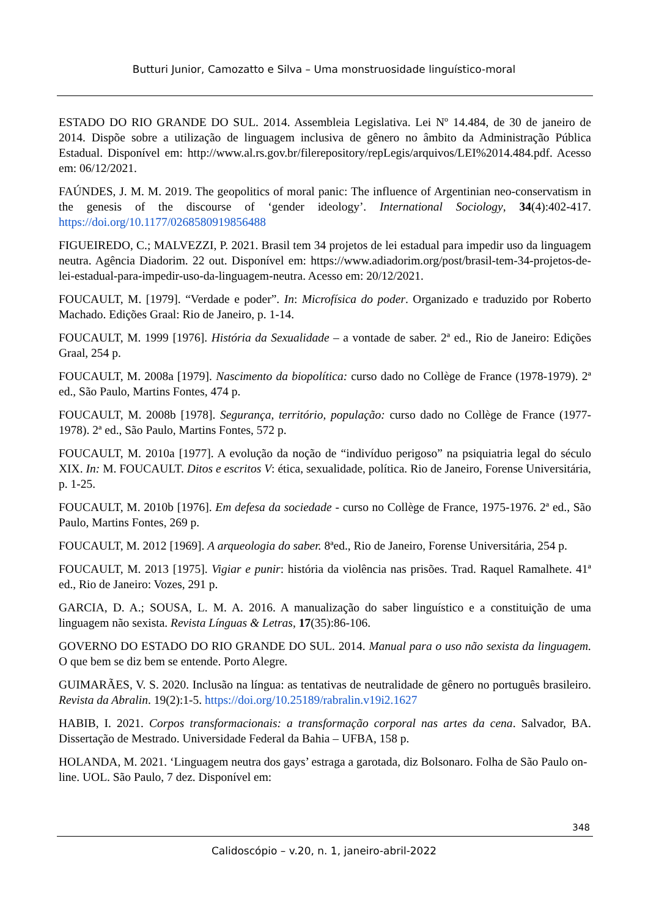Butturi Junior, Camozatto e Silva – Uma monstruosidade linguístico-moral
ESTADO DO RIO GRANDE DO SUL. 2014. Assembleia Legislativa. Lei Nº 14.484, de 30 de janeiro de 2014. Dispõe sobre a utilização de linguagem inclusiva de gênero no âmbito da Administração Pública Estadual. Disponível em: http://www.al.rs.gov.br/filerepository/repLegis/arquivos/LEI%2014.484.pdf. Acesso em: 06/12/2021.
FAÚNDES, J. M. M. 2019. The geopolitics of moral panic: The influence of Argentinian neo-conservatism in the genesis of the discourse of ‘gender ideology’. International Sociology, 34(4):402-417. https://doi.org/10.1177/0268580919856488
FIGUEIREDO, C.; MALVEZZI, P. 2021. Brasil tem 34 projetos de lei estadual para impedir uso da linguagem neutra. Agência Diadorim. 22 out. Disponível em: https://www.adiadorim.org/post/brasil-tem-34-projetos-de-lei-estadual-para-impedir-uso-da-linguagem-neutra. Acesso em: 20/12/2021.
FOUCAULT, M. [1979]. “Verdade e poder”. In: Microfísica do poder. Organizado e traduzido por Roberto Machado. Edições Graal: Rio de Janeiro, p. 1-14.
FOUCAULT, M. 1999 [1976]. História da Sexualidade – a vontade de saber. 2ª ed., Rio de Janeiro: Edições Graal, 254 p.
FOUCAULT, M. 2008a [1979]. Nascimento da biopolítica: curso dado no Collège de France (1978-1979). 2ª ed., São Paulo, Martins Fontes, 474 p.
FOUCAULT, M. 2008b [1978]. Segurança, território, população: curso dado no Collège de France (1977-1978). 2ª ed., São Paulo, Martins Fontes, 572 p.
FOUCAULT, M. 2010a [1977]. A evolução da noção de “indivíduo perigoso” na psiquiatria legal do século XIX. In: M. FOUCAULT. Ditos e escritos V: ética, sexualidade, política. Rio de Janeiro, Forense Universitária, p. 1-25.
FOUCAULT, M. 2010b [1976]. Em defesa da sociedade - curso no Collège de France, 1975-1976. 2ª ed., São Paulo, Martins Fontes, 269 p.
FOUCAULT, M. 2012 [1969]. A arqueologia do saber. 8ªed., Rio de Janeiro, Forense Universitária, 254 p.
FOUCAULT, M. 2013 [1975]. Vigiar e punir: história da violência nas prisões. Trad. Raquel Ramalhete. 41ª ed., Rio de Janeiro: Vozes, 291 p.
GARCIA, D. A.; SOUSA, L. M. A. 2016. A manualização do saber linguístico e a constituição de uma linguagem não sexista. Revista Línguas & Letras, 17(35):86-106.
GOVERNO DO ESTADO DO RIO GRANDE DO SUL. 2014. Manual para o uso não sexista da linguagem. O que bem se diz bem se entende. Porto Alegre.
GUIMARÃES, V. S. 2020. Inclusão na língua: as tentativas de neutralidade de gênero no português brasileiro. Revista da Abralin. 19(2):1-5. https://doi.org/10.25189/rabralin.v19i2.1627
HABIB, I. 2021. Corpos transformacionais: a transformação corporal nas artes da cena. Salvador, BA. Dissertação de Mestrado. Universidade Federal da Bahia – UFBA, 158 p.
HOLANDA, M. 2021. ‘Linguagem neutra dos gays’ estraga a garotada, diz Bolsonaro. Folha de São Paulo on-line. UOL. São Paulo, 7 dez. Disponível em:
348
Calidoscópio – v.20, n. 1, janeiro-abril-2022